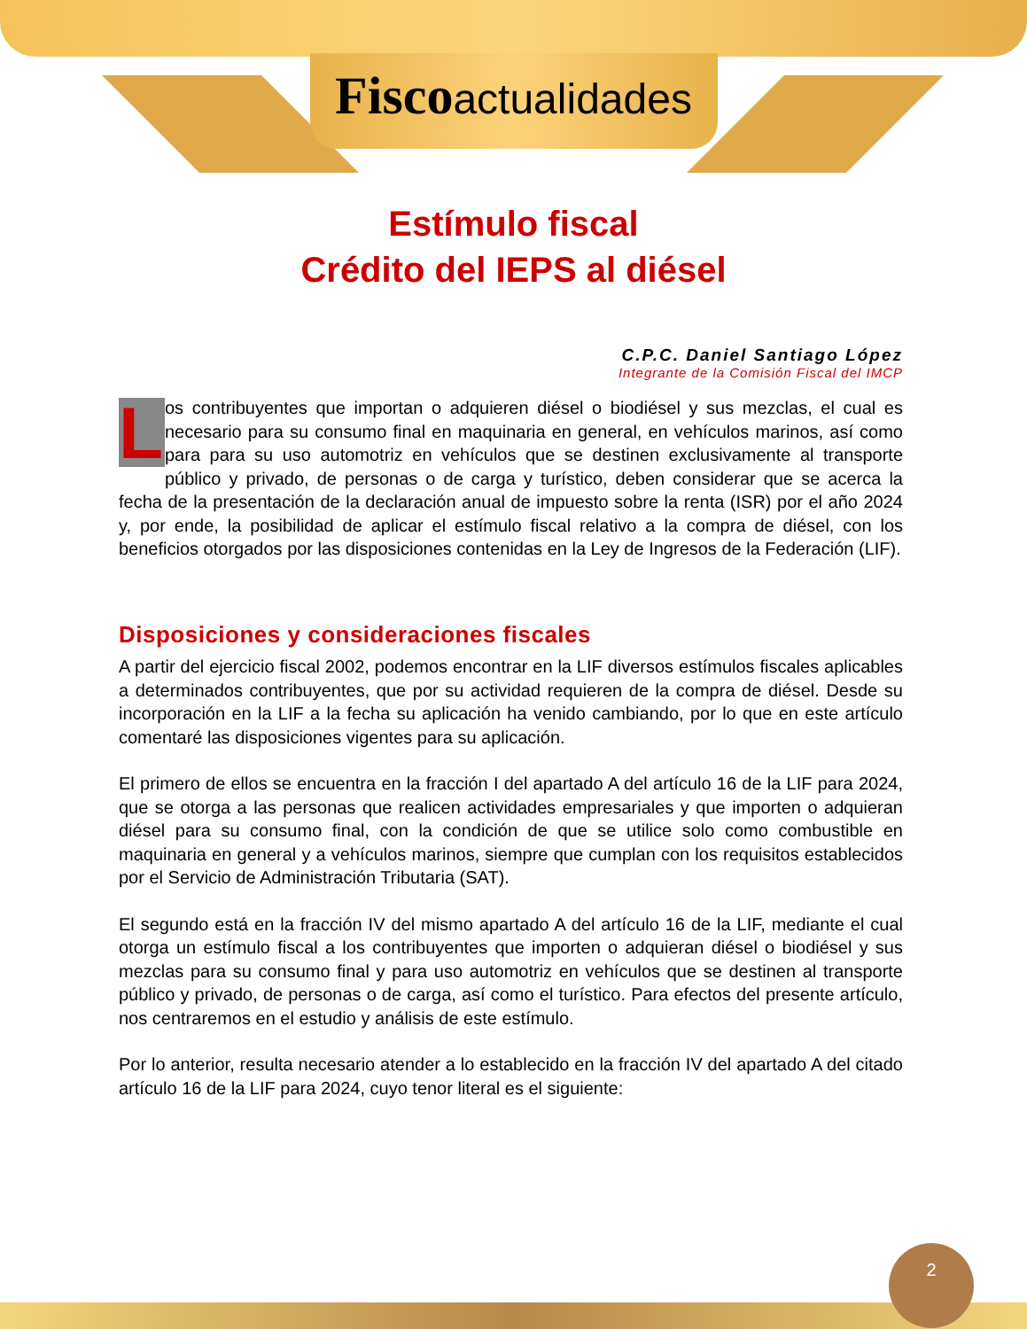Fisco actualidades
Estímulo fiscal
Crédito del IEPS al diésel
C.P.C. Daniel Santiago López
Integrante de la Comisión Fiscal del IMCP
Los contribuyentes que importan o adquieren diésel o biodiésel y sus mezclas, el cual es necesario para su consumo final en maquinaria en general, en vehículos marinos, así como para para su uso automotriz en vehículos que se destinen exclusivamente al transporte público y privado, de personas o de carga y turístico, deben considerar que se acerca la fecha de la presentación de la declaración anual de impuesto sobre la renta (ISR) por el año 2024 y, por ende, la posibilidad de aplicar el estímulo fiscal relativo a la compra de diésel, con los beneficios otorgados por las disposiciones contenidas en la Ley de Ingresos de la Federación (LIF).
Disposiciones y consideraciones fiscales
A partir del ejercicio fiscal 2002, podemos encontrar en la LIF diversos estímulos fiscales aplicables a determinados contribuyentes, que por su actividad requieren de la compra de diésel. Desde su incorporación en la LIF a la fecha su aplicación ha venido cambiando, por lo que en este artículo comentaré las disposiciones vigentes para su aplicación.
El primero de ellos se encuentra en la fracción I del apartado A del artículo 16 de la LIF para 2024, que se otorga a las personas que realicen actividades empresariales y que importen o adquieran diésel para su consumo final, con la condición de que se utilice solo como combustible en maquinaria en general y a vehículos marinos, siempre que cumplan con los requisitos establecidos por el Servicio de Administración Tributaria (SAT).
El segundo está en la fracción IV del mismo apartado A del artículo 16 de la LIF, mediante el cual otorga un estímulo fiscal a los contribuyentes que importen o adquieran diésel o biodiésel y sus mezclas para su consumo final y para uso automotriz en vehículos que se destinen al transporte público y privado, de personas o de carga, así como el turístico. Para efectos del presente artículo, nos centraremos en el estudio y análisis de este estímulo.
Por lo anterior, resulta necesario atender a lo establecido en la fracción IV del apartado A del citado artículo 16 de la LIF para 2024, cuyo tenor literal es el siguiente:
2